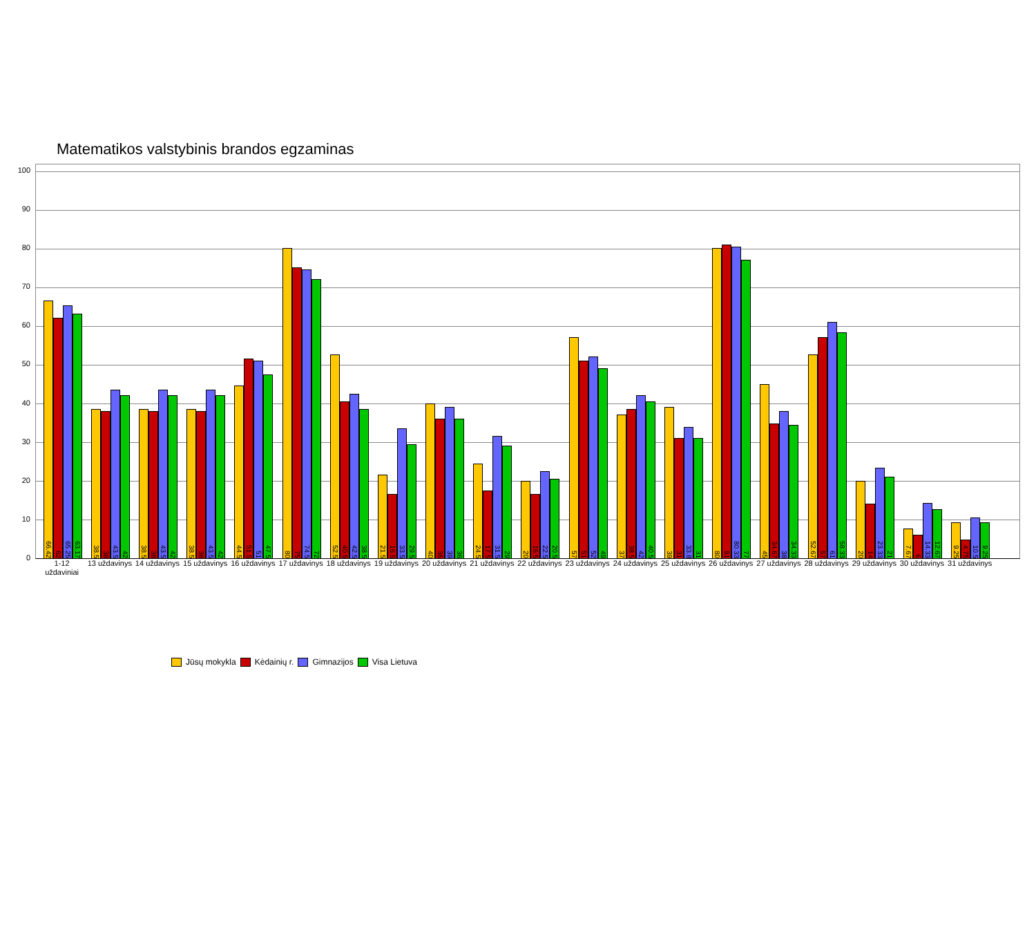Matematikos valstybinis brandos egzaminas
100
90
80
70
60
50
40
30
20
10
0
66.42
62
65.25
63.17
38.5
38
43.5
42
38.5
38
43.5
42
38.5
38
43.5
42
44.5
51.5
51
47.5
80
75
74.5
72
52.5
40.5
42.5
38.5
21.5
16.5
33.5
29.5
40
36
39
36
24.5
17.5
31.5
29
20
16.5
22.5
20.5
57
51
52
49
37
38.5
42
40.5
39
31
33.8
31
80
81
80.33
77
45
34.67
38
34.33
52.67
57
61
58.33
20
14
23.33
21
7.67
6
14.33
12.67
9.25
4.75
10.5
9.25
1-12 uždaviniai
13 uždavinys
14 uždavinys
15 uždavinys
16 uždavinys
17 uždavinys
18 uždavinys
19 uždavinys
20 uždavinys
21 uždavinys
22 uždavinys
23 uždavinys
24 uždavinys
25 uždavinys
26 uždavinys
27 uždavinys
28 uždavinys
29 uždavinys
30 uždavinys
31 uždavinys
Jūsų mokykla Kėdainių r. Gimnazijos Visa Lietuva